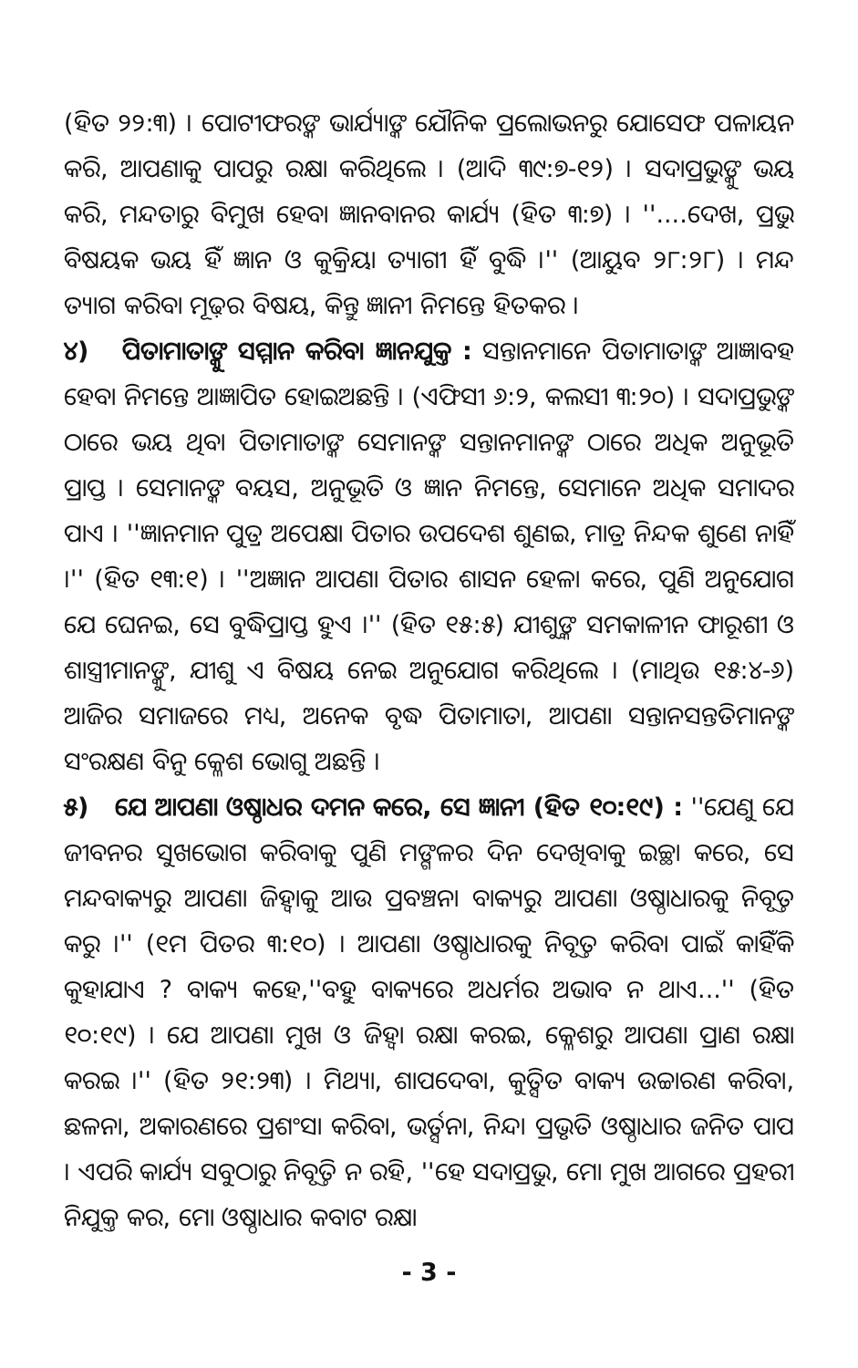(ହିତ ୨୨:୩) । ପୋଟୀଫରଙ୍କ ଭାର୍ଯ୍ୟାଙ୍କ ଯୌନିକ ପ୍ରଲୋଭନରୁ ଯୋସେଫ ପଳାୟନ କରି, ଆପଣାକୁ ପାପରୁ ରକ୍ଷା କରିଥିଲେ । (ଆଦି ୩୯:୭-୧୨) । ସଦାପ୍ରଭୁଙ୍କୁ ଭୟ କରି, ମନ୍ଦତାରୁ ବିମୁଖ ହେବା ଜ୍ଞାନବାନର କାର୍ଯ୍ୟ (ହିତ ୩:୭) । ''....ଦେଖ, ପ୍ରଭୁ ବିଷୟକ ଭୟ ହିଁ ଜ୍ଞାନ ଓ କୁକ୍ରିୟା ତ୍ୟାଗୀ ହିଁ ବୁଦ୍ଧି ।'' (ଆୟୁବ ୨୮:୨୮) । ମନ୍ଦ ତ୍ୟାଗ କରିବା ମୂଢ଼ର ବିଷୟ, କିନ୍ତୁ ଜ୍ଞାନୀ ନିମନ୍ତେ ହିତକର ।
୪) ପିତାମାତାଙ୍କୁ ସମ୍ମାନ କରିବା ଜ୍ଞାନଯୁକ୍ତ : ସନ୍ତାନମାନେ ପିତାମାତାଙ୍କ ଆଜ୍ଞାବହ ହେବା ନିମନ୍ତେ ଆଜ୍ଞାପିତ ହୋଇଅଛନ୍ତି । (ଏଫିସୀ ୬:୨, କଲସୀ ୩:୨୦) । ସଦାପ୍ରଭୁଙ୍କ ଠାରେ ଭୟ ଥିବା ପିତାମାତାଙ୍କ ସେମାନଙ୍କ ସନ୍ତାନମାନଙ୍କ ଠାରେ ଅଧିକ ଅନୁଭୂତି ପ୍ରାପ୍ତ । ସେମାନଙ୍କ ବୟସ, ଅନୁଭୂତି ଓ ଜ୍ଞାନ ନିମନ୍ତେ, ସେମାନେ ଅଧିକ ସମାଦର ପାଏ । ''ଜ୍ଞାନମାନ ପୁତ୍ର ଅପେକ୍ଷା ପିତାର ଉପଦେଶ ଶୁଣଇ, ମାତ୍ର ନିନ୍ଦକ ଶୁଣେ ନାହିଁ ।'' (ହିତ ୧୩:୧) । ''ଅଜ୍ଞାନ ଆପଣା ପିତାର ଶାସନ ହେଳା କରେ, ପୁଣି ଅନୁଯୋଗ ଯେ ଘେନଇ, ସେ ବୁଦ୍ଧିପ୍ରାପ୍ତ ହୁଏ ।'' (ହିତ ୧୫:୫) ଯୀଶୁଙ୍କ ସମକାଳୀନ ଫାରୂଶୀ ଓ ଶାସ୍ତ୍ରୀମାନଙ୍କୁ, ଯୀଶୁ ଏ ବିଷୟ ନେଇ ଅନୁଯୋଗ କରିଥିଲେ । (ମାଥିଉ ୧୫:୪-୬) ଆଜିର ସମାଜରେ ମଧ୍ୟ, ଅନେକ ବୃଦ୍ଧ ପିତାମାତା, ଆପଣା ସନ୍ତାନସନ୍ତତିମାନଙ୍କ ସଂରକ୍ଷଣ ବିନୁ କ୍ଳେଶ ଭୋଗୁ ଅଛନ୍ତି ।
୫) ଯେ ଆପଣା ଓଷ୍ଠାଧର ଦମନ କରେ, ସେ ଜ୍ଞାନୀ (ହିତ ୧୦:୧୯) : ''ଯେଣୁ ଯେ ଜୀବନର ସୁଖଭୋଗ କରିବାକୁ ପୁଣି ମଙ୍ଗଳର ଦିନ ଦେଖିବାକୁ ଇଚ୍ଛା କରେ, ସେ ମନ୍ଦବାକ୍ୟରୁ ଆପଣା ଜିହ୍ୱାକୁ ଆଉ ପ୍ରବଞ୍ଚନା ବାକ୍ୟରୁ ଆପଣା ଓଷ୍ଠାଧାରକୁ ନିବୃତ୍ତ କରୁ ।'' (୧ମ ପିତର ୩:୧୦) । ଆପଣା ଓଷ୍ଠାଧାରକୁ ନିବୃତ୍ତ କରିବା ପାଇଁ କାହିଁକି କୁହାଯାଏ ? ବାକ୍ୟ କହେ,''ବହୁ ବାକ୍ୟରେ ଅଧର୍ମର ଅଭାବ ନ ଥାଏ...'' (ହିତ ୧୦:୧୯) । ଯେ ଆପଣା ମୁଖ ଓ ଜିହ୍ୱା ରକ୍ଷା କରଇ, କ୍ଳେଶରୁ ଆପଣା ପ୍ରାଣ ରକ୍ଷା କରଇ ।'' (ହିତ ୨୧:୨୩) । ମିଥ୍ୟା, ଶାପଦେବା, କୁତ୍ସିତ ବାକ୍ୟ ଉଚ୍ଚାରଣ କରିବା, ଛଳନା, ଅକାରଣରେ ପ୍ରଶଂସା କରିବା, ଭର୍ତ୍ସନା, ନିନ୍ଦା ପ୍ରଭୃତି ଓଷ୍ଠାଧାର ଜନିତ ପାପ । ଏପରି କାର୍ଯ୍ୟ ସବୁଠାରୁ ନିବୃତ୍ତି ନ ରହି, ''ହେ ସଦାପ୍ରଭୁ, ମୋ ମୁଖ ଆଗରେ ପ୍ରହରୀ ନିଯୁକ୍ତ କର, ମୋ ଓଷ୍ଠାଧାର କବାଟ ରକ୍ଷା
- 3 -